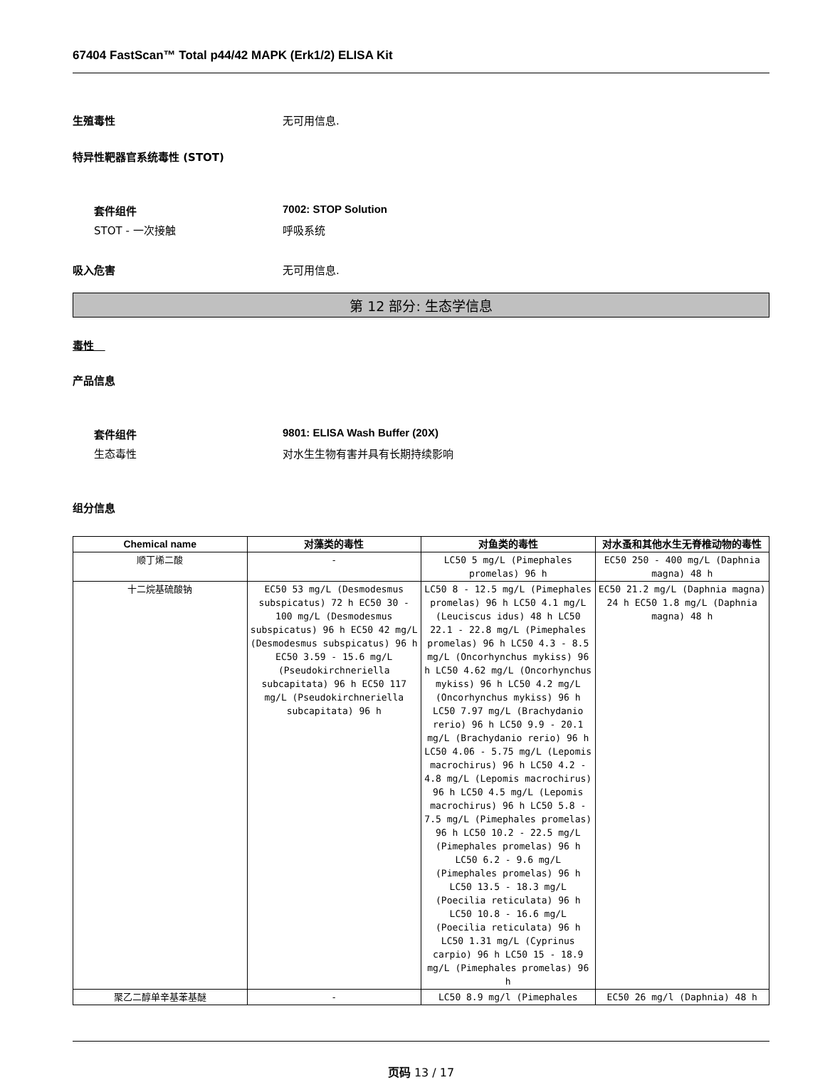67404 FastScan™ Total p44/42 MAPK (Erk1/2) ELISA Kit
生殖毒性 无可用信息.
特异性靶器官系统毒性 (STOT)
套件组件 7002: STOP Solution
STOT - 一次接触 呼吸系统
吸入危害 无可用信息.
第 12 部分: 生态学信息
毒性
产品信息
套件组件 9801: ELISA Wash Buffer (20X)
生态毒性 对水生生物有害并具有长期持续影响
组分信息
| Chemical name | 对藻类的毒性 | 对鱼类的毒性 | 对水蚤和其他水生无脊椎动物的毒性 |
| --- | --- | --- | --- |
| 顺丁烯二酸 | - | LC50 5 mg/L (Pimephales promelas) 96 h | EC50 250 - 400 mg/L (Daphnia magna) 48 h |
| 十二烷基硫酸钠 | EC50 53 mg/L (Desmodesmus subspicatus) 72 h EC50 30 - 100 mg/L (Desmodesmus subspicatus) 96 h EC50 42 mg/L (Desmodesmus subspicatus) 96 h EC50 3.59 - 15.6 mg/L (Pseudokirchneriella subcapitata) 96 h EC50 117 mg/L (Pseudokirchneriella subcapitata) 96 h | LC50 8 - 12.5 mg/L (Pimephales promelas) 96 h LC50 4.1 mg/L (Leuciscus idus) 48 h LC50 22.1 - 22.8 mg/L (Pimephales promelas) 96 h LC50 4.3 - 8.5 mg/L (Oncorhynchus mykiss) 96 h LC50 4.62 mg/L (Oncorhynchus mykiss) 96 h LC50 4.2 mg/L (Oncorhynchus mykiss) 96 h LC50 7.97 mg/L (Brachydanio rerio) 96 h LC50 9.9 - 20.1 mg/L (Brachydanio rerio) 96 h LC50 4.06 - 5.75 mg/L (Lepomis macrochirus) 96 h LC50 4.2 - 4.8 mg/L (Lepomis macrochirus) 96 h LC50 4.5 mg/L (Lepomis macrochirus) 96 h LC50 5.8 - 7.5 mg/L (Pimephales promelas) 96 h LC50 10.2 - 22.5 mg/L (Pimephales promelas) 96 h LC50 6.2 - 9.6 mg/L (Pimephales promelas) 96 h LC50 13.5 - 18.3 mg/L (Poecilia reticulata) 96 h LC50 10.8 - 16.6 mg/L (Poecilia reticulata) 96 h LC50 1.31 mg/L (Cyprinus carpio) 96 h LC50 15 - 18.9 mg/L (Pimephales promelas) 96 h | EC50 21.2 mg/L (Daphnia magna) 24 h EC50 1.8 mg/L (Daphnia magna) 48 h |
| 聚乙二醇单辛基苯基醚 | - | LC50 8.9 mg/l (Pimephales | EC50 26 mg/l (Daphnia) 48 h |
页码 13 / 17